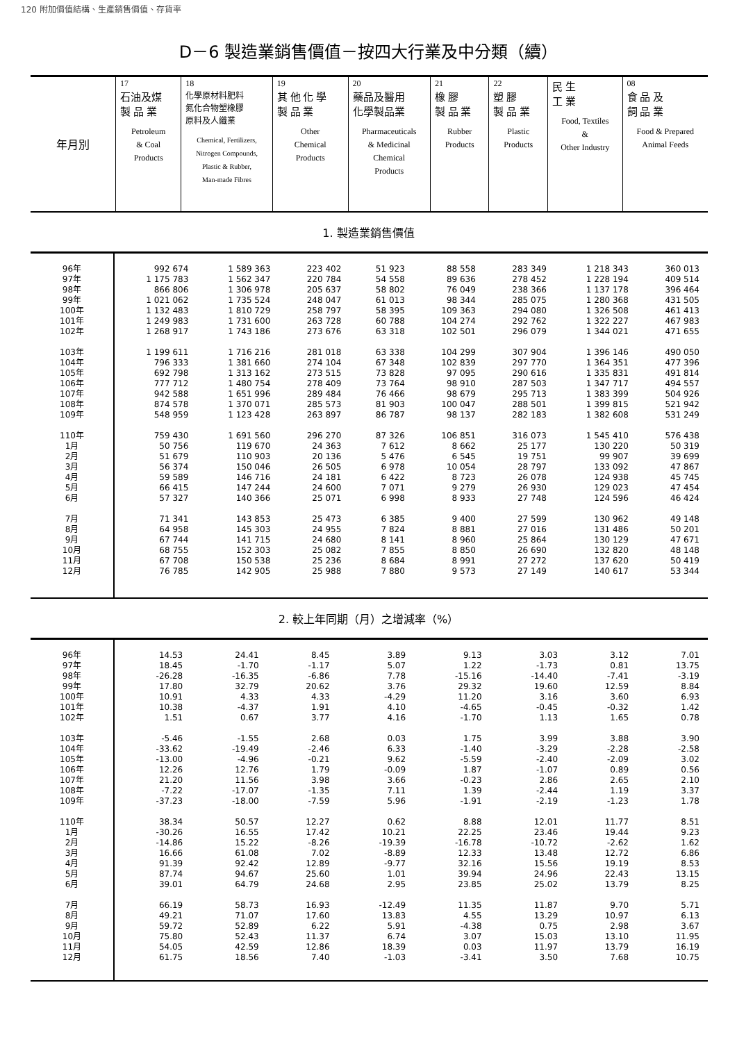120 附加價值結構、生產銷售價值、存貨率
D－6 製造業銷售價值－按四大行業及中分類（續）
| 年月別 | 17 石油及煤 製 品 業 Petroleum & Coal Products | 18 化學原材料肥料 氮化合物塑橡膠 原料及人纖業 Chemical, Fertilizers, Nitrogen Compounds, Plastic & Rubber, Man-made Fibres | 19 其 他 化 學 製 品 業 Other Chemical Products | 20 藥品及醫用 化學製品業 Pharmaceuticals & Medicinal Chemical Products | 21 橡 膠 製 品 業 Rubber Products | 22 塑 膠 製 品 業 Plastic Products | 民 生 工 業 Food, Textiles & Other Industry | 08 食 品 及 飼 品 業 Food & Prepared Animal Feeds |
| --- | --- | --- | --- | --- | --- | --- | --- | --- |
1. 製造業銷售價值
| 96年 | 992 674 | 1 589 363 | 223 402 | 51 923 | 88 558 | 283 349 | 1 218 343 | 360 013 |
| 97年 | 1 175 783 | 1 562 347 | 220 784 | 54 558 | 89 636 | 278 452 | 1 228 194 | 409 514 |
| 98年 | 866 806 | 1 306 978 | 205 637 | 58 802 | 76 049 | 238 366 | 1 137 178 | 396 464 |
| 99年 | 1 021 062 | 1 735 524 | 248 047 | 61 013 | 98 344 | 285 075 | 1 280 368 | 431 505 |
| 100年 | 1 132 483 | 1 810 729 | 258 797 | 58 395 | 109 363 | 294 080 | 1 326 508 | 461 413 |
| 101年 | 1 249 983 | 1 731 600 | 263 728 | 60 788 | 104 274 | 292 762 | 1 322 227 | 467 983 |
| 102年 | 1 268 917 | 1 743 186 | 273 676 | 63 318 | 102 501 | 296 079 | 1 344 021 | 471 655 |
| 103年 | 1 199 611 | 1 716 216 | 281 018 | 63 338 | 104 299 | 307 904 | 1 396 146 | 490 050 |
| 104年 | 796 333 | 1 381 660 | 274 104 | 67 348 | 102 839 | 297 770 | 1 364 351 | 477 396 |
| 105年 | 692 798 | 1 313 162 | 273 515 | 73 828 | 97 095 | 290 616 | 1 335 831 | 491 814 |
| 106年 | 777 712 | 1 480 754 | 278 409 | 73 764 | 98 910 | 287 503 | 1 347 717 | 494 557 |
| 107年 | 942 588 | 1 651 996 | 289 484 | 76 466 | 98 679 | 295 713 | 1 383 399 | 504 926 |
| 108年 | 874 578 | 1 370 071 | 285 573 | 81 903 | 100 047 | 288 501 | 1 399 815 | 521 942 |
| 109年 | 548 959 | 1 123 428 | 263 897 | 86 787 | 98 137 | 282 183 | 1 382 608 | 531 249 |
| 110年 | 759 430 | 1 691 560 | 296 270 | 87 326 | 106 851 | 316 073 | 1 545 410 | 576 438 |
| 1月 | 50 756 | 119 670 | 24 363 | 7 612 | 8 662 | 25 177 | 130 220 | 50 319 |
| 2月 | 51 679 | 110 903 | 20 136 | 5 476 | 6 545 | 19 751 | 99 907 | 39 699 |
| 3月 | 56 374 | 150 046 | 26 505 | 6 978 | 10 054 | 28 797 | 133 092 | 47 867 |
| 4月 | 59 589 | 146 716 | 24 181 | 6 422 | 8 723 | 26 078 | 124 938 | 45 745 |
| 5月 | 66 415 | 147 244 | 24 600 | 7 071 | 9 279 | 26 930 | 129 023 | 47 454 |
| 6月 | 57 327 | 140 366 | 25 071 | 6 998 | 8 933 | 27 748 | 124 596 | 46 424 |
| 7月 | 71 341 | 143 853 | 25 473 | 6 385 | 9 400 | 27 599 | 130 962 | 49 148 |
| 8月 | 64 958 | 145 303 | 24 955 | 7 824 | 8 881 | 27 016 | 131 486 | 50 201 |
| 9月 | 67 744 | 141 715 | 24 680 | 8 141 | 8 960 | 25 864 | 130 129 | 47 671 |
| 10月 | 68 755 | 152 303 | 25 082 | 7 855 | 8 850 | 26 690 | 132 820 | 48 148 |
| 11月 | 67 708 | 150 538 | 25 236 | 8 684 | 8 991 | 27 272 | 137 620 | 50 419 |
| 12月 | 76 785 | 142 905 | 25 988 | 7 880 | 9 573 | 27 149 | 140 617 | 53 344 |
2. 較上年同期（月）之增減率（%）
| 96年 | 14.53 | 24.41 | 8.45 | 3.89 | 9.13 | 3.03 | 3.12 | 7.01 |
| 97年 | 18.45 | -1.70 | -1.17 | 5.07 | 1.22 | -1.73 | 0.81 | 13.75 |
| 98年 | -26.28 | -16.35 | -6.86 | 7.78 | -15.16 | -14.40 | -7.41 | -3.19 |
| 99年 | 17.80 | 32.79 | 20.62 | 3.76 | 29.32 | 19.60 | 12.59 | 8.84 |
| 100年 | 10.91 | 4.33 | 4.33 | -4.29 | 11.20 | 3.16 | 3.60 | 6.93 |
| 101年 | 10.38 | -4.37 | 1.91 | 4.10 | -4.65 | -0.45 | -0.32 | 1.42 |
| 102年 | 1.51 | 0.67 | 3.77 | 4.16 | -1.70 | 1.13 | 1.65 | 0.78 |
| 103年 | -5.46 | -1.55 | 2.68 | 0.03 | 1.75 | 3.99 | 3.88 | 3.90 |
| 104年 | -33.62 | -19.49 | -2.46 | 6.33 | -1.40 | -3.29 | -2.28 | -2.58 |
| 105年 | -13.00 | -4.96 | -0.21 | 9.62 | -5.59 | -2.40 | -2.09 | 3.02 |
| 106年 | 12.26 | 12.76 | 1.79 | -0.09 | 1.87 | -1.07 | 0.89 | 0.56 |
| 107年 | 21.20 | 11.56 | 3.98 | 3.66 | -0.23 | 2.86 | 2.65 | 2.10 |
| 108年 | -7.22 | -17.07 | -1.35 | 7.11 | 1.39 | -2.44 | 1.19 | 3.37 |
| 109年 | -37.23 | -18.00 | -7.59 | 5.96 | -1.91 | -2.19 | -1.23 | 1.78 |
| 110年 | 38.34 | 50.57 | 12.27 | 0.62 | 8.88 | 12.01 | 11.77 | 8.51 |
| 1月 | -30.26 | 16.55 | 17.42 | 10.21 | 22.25 | 23.46 | 19.44 | 9.23 |
| 2月 | -14.86 | 15.22 | -8.26 | -19.39 | -16.78 | -10.72 | -2.62 | 1.62 |
| 3月 | 16.66 | 61.08 | 7.02 | -8.89 | 12.33 | 13.48 | 12.72 | 6.86 |
| 4月 | 91.39 | 92.42 | 12.89 | -9.77 | 32.16 | 15.56 | 19.19 | 8.53 |
| 5月 | 87.74 | 94.67 | 25.60 | 1.01 | 39.94 | 24.96 | 22.43 | 13.15 |
| 6月 | 39.01 | 64.79 | 24.68 | 2.95 | 23.85 | 25.02 | 13.79 | 8.25 |
| 7月 | 66.19 | 58.73 | 16.93 | -12.49 | 11.35 | 11.87 | 9.70 | 5.71 |
| 8月 | 49.21 | 71.07 | 17.60 | 13.83 | 4.55 | 13.29 | 10.97 | 6.13 |
| 9月 | 59.72 | 52.89 | 6.22 | 5.91 | -4.38 | 0.75 | 2.98 | 3.67 |
| 10月 | 75.80 | 52.43 | 11.37 | 6.74 | 3.07 | 15.03 | 13.10 | 11.95 |
| 11月 | 54.05 | 42.59 | 12.86 | 18.39 | 0.03 | 11.97 | 13.79 | 16.19 |
| 12月 | 61.75 | 18.56 | 7.40 | -1.03 | -3.41 | 3.50 | 7.68 | 10.75 |